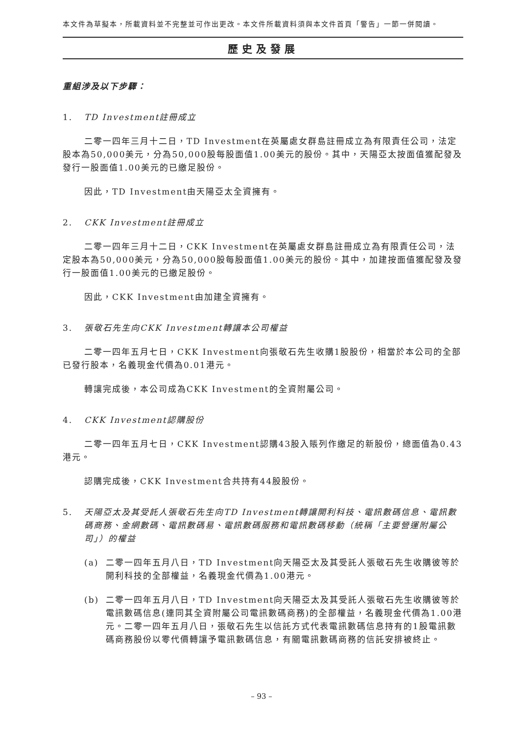本文件為草擬本，所載資料並不完整並可作出更改。本文件所載資料須與本文件首頁「警告」一節一併閱讀。
歷史及發展
重組涉及以下步驟：
1. TD Investment註冊成立
二零一四年三月十二日，TD Investment在英屬處女群島註冊成立為有限責任公司，法定股本為50,000美元，分為50,000股每股面值1.00美元的股份。其中，天陽亞太按面值獲配發及發行一股面值1.00美元的已繳足股份。
因此，TD Investment由天陽亞太全資擁有。
2. CKK Investment註冊成立
二零一四年三月十二日，CKK Investment在英屬處女群島註冊成立為有限責任公司，法定股本為50,000美元，分為50,000股每股面值1.00美元的股份。其中，加建按面值獲配發及發行一股面值1.00美元的已繳足股份。
因此，CKK Investment由加建全資擁有。
3. 張敬石先生向CKK Investment轉讓本公司權益
二零一四年五月七日，CKK Investment向張敬石先生收購1股股份，相當於本公司的全部已發行股本，名義現金代價為0.01港元。
轉讓完成後，本公司成為CKK Investment的全資附屬公司。
4. CKK Investment認購股份
二零一四年五月七日，CKK Investment認購43股入賬列作繳足的新股份，總面值為0.43港元。
認購完成後，CKK Investment合共持有44股股份。
5. 天陽亞太及其受託人張敬石先生向TD Investment轉讓開利科技、電訊數碼信息、電訊數碼商務、金網數碼、電訊數碼易、電訊數碼服務和電訊數碼移動（統稱「主要營運附屬公司」）的權益
(a) 二零一四年五月八日，TD Investment向天陽亞太及其受託人張敬石先生收購彼等於開利科技的全部權益，名義現金代價為1.00港元。
(b) 二零一四年五月八日，TD Investment向天陽亞太及其受託人張敬石先生收購彼等於電訊數碼信息(連同其全資附屬公司電訊數碼商務)的全部權益，名義現金代價為1.00港元。二零一四年五月八日，張敬石先生以信託方式代表電訊數碼信息持有的1股電訊數碼商務股份以零代價轉讓予電訊數碼信息，有關電訊數碼商務的信託安排被終止。
– 93 –